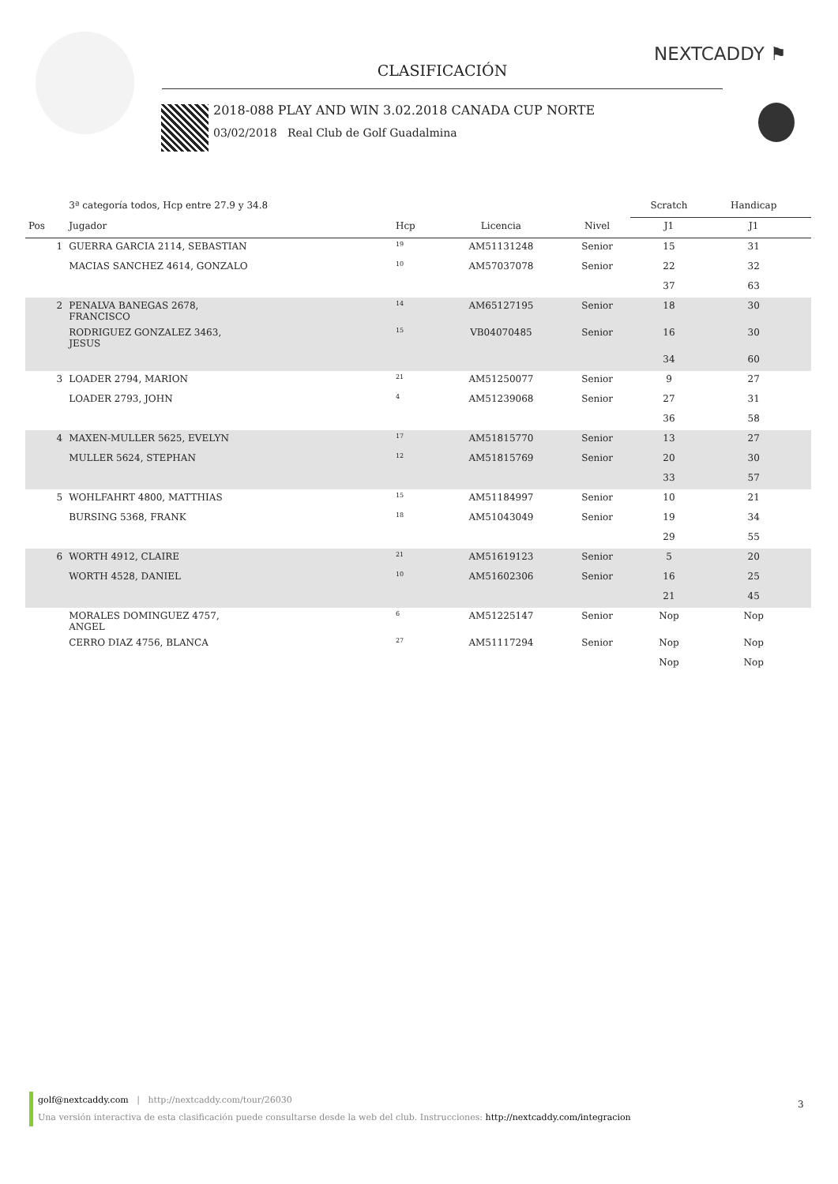NEXTCADDY ⚑
CLASIFICACIÓN
2018-088 PLAY AND WIN 3.02.2018 CANADA CUP NORTE
03/02/2018 Real Club de Golf Guadalmina
| | 3ª categoría todos, Hcp entre 27.9 y 34.8 | | | | Scratch | Handicap | |
| --- | --- | --- | --- | --- | --- | --- | --- |
| Pos | Jugador | Hcp | Licencia | Nivel | J1 | J1 | |
| 1 | GUERRA GARCIA 2114, SEBASTIAN | <sup>19</sup> | AM51131248 | Senior | 15 | 31 | |
| | MACIAS SANCHEZ 4614, GONZALO | <sup>10</sup> | AM57037078 | Senior | 22 | 32 | |
| | | | | | 37 | 63 | |
| 2 | PENALVA BANEGAS 2678, FRANCISCO | <sup>14</sup> | AM65127195 | Senior | 18 | 30 | |
| | RODRIGUEZ GONZALEZ 3463, JESUS | <sup>15</sup> | VB04070485 | Senior | 16 | 30 | |
| | | | | | 34 | 60 | |
| 3 | LOADER 2794, MARION | <sup>21</sup> | AM51250077 | Senior | 9 | 27 | |
| | LOADER 2793, JOHN | <sup>4</sup> | AM51239068 | Senior | 27 | 31 | |
| | | | | | 36 | 58 | |
| 4 | MAXEN-MULLER 5625, EVELYN | <sup>17</sup> | AM51815770 | Senior | 13 | 27 | |
| | MULLER 5624, STEPHAN | <sup>12</sup> | AM51815769 | Senior | 20 | 30 | |
| | | | | | 33 | 57 | |
| 5 | WOHLFAHRT 4800, MATTHIAS | <sup>15</sup> | AM51184997 | Senior | 10 | 21 | |
| | BURSING 5368, FRANK | <sup>18</sup> | AM51043049 | Senior | 19 | 34 | |
| | | | | | 29 | 55 | |
| 6 | WORTH 4912, CLAIRE | <sup>21</sup> | AM51619123 | Senior | 5 | 20 | |
| | WORTH 4528, DANIEL | <sup>10</sup> | AM51602306 | Senior | 16 | 25 | |
| | | | | | 21 | 45 | |
| | MORALES DOMINGUEZ 4757, ANGEL | <sup>6</sup> | AM51225147 | Senior | Nop | Nop | |
| | CERRO DIAZ 4756, BLANCA | <sup>27</sup> | AM51117294 | Senior | Nop | Nop | |
| | | | | | Nop | Nop | |
golf@nextcaddy.com | http://nextcaddy.com/tour/26030
Una versión interactiva de esta clasificación puede consultarse desde la web del club. Instrucciones: http://nextcaddy.com/integracion
3